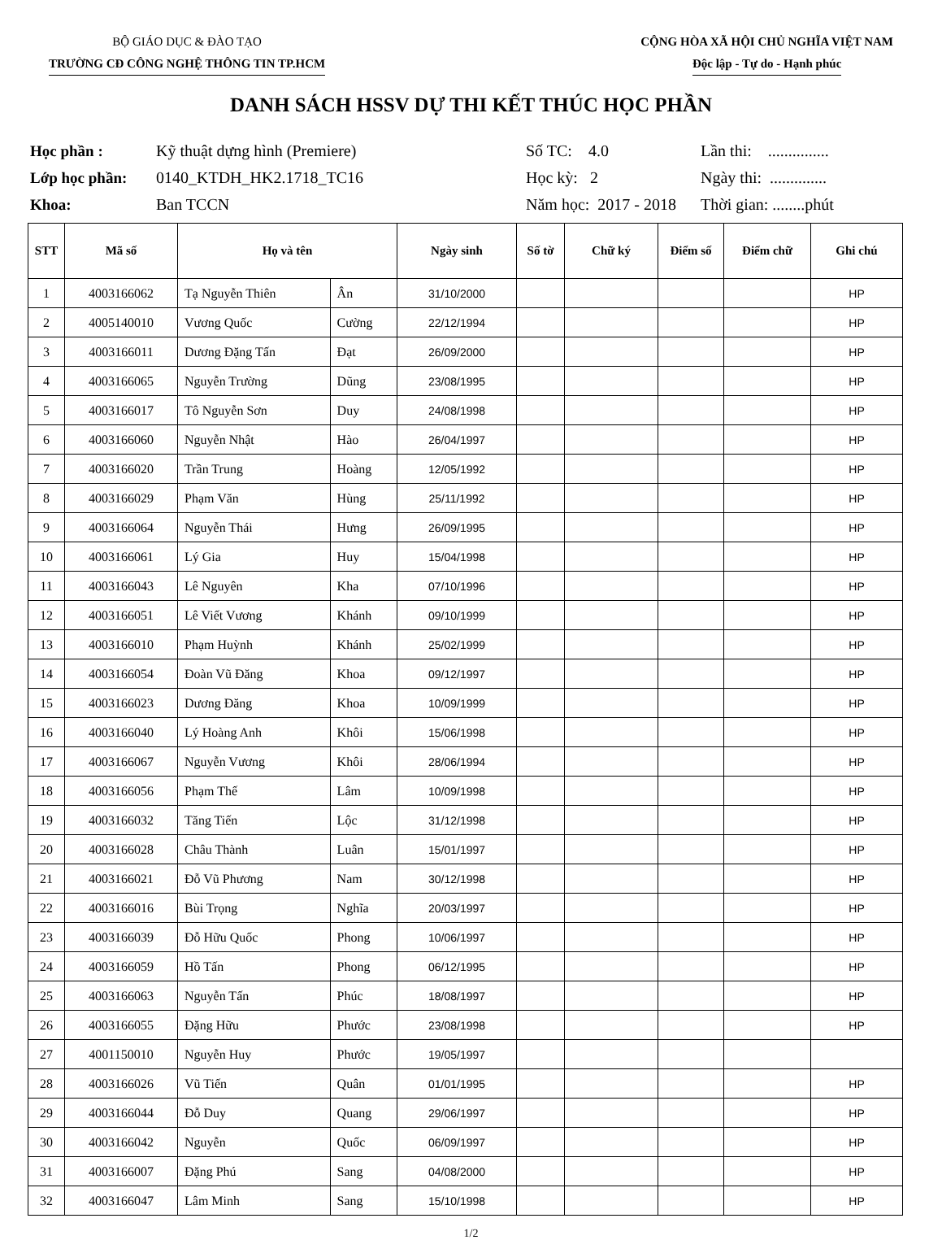BỘ GIÁO DỤC & ĐÀO TẠO
TRƯỜNG CĐ CÔNG NGHỆ THÔNG TIN TP.HCM
CỘNG HÒA XÃ HỘI CHỦ NGHĨA VIỆT NAM
Độc lập - Tự do - Hạnh phúc
DANH SÁCH HSSV DỰ THI KẾT THÚC HỌC PHẦN
Học phần : Kỹ thuật dựng hình (Premiere) Số TC: 4.0 Lần thi: ............... Lớp học phần: 0140_KTDH_HK2.1718_TC16 Học kỳ: 2 Ngày thi: .............. Khoa: Ban TCCN Năm học: 2017 - 2018 Thời gian: ........phút
| STT | Mã số | Họ và tên | | Ngày sinh | Số tờ | Chữ ký | Điểm số | Điểm chữ | Ghi chú |
| --- | --- | --- | --- | --- | --- | --- | --- | --- | --- |
| 1 | 4003166062 | Tạ Nguyễn Thiên | Ân | 31/10/2000 | | | | | HP |
| 2 | 4005140010 | Vương Quốc | Cường | 22/12/1994 | | | | | HP |
| 3 | 4003166011 | Dương Đặng Tấn | Đạt | 26/09/2000 | | | | | HP |
| 4 | 4003166065 | Nguyễn Trường | Dũng | 23/08/1995 | | | | | HP |
| 5 | 4003166017 | Tô Nguyễn Sơn | Duy | 24/08/1998 | | | | | HP |
| 6 | 4003166060 | Nguyễn Nhật | Hào | 26/04/1997 | | | | | HP |
| 7 | 4003166020 | Trần Trung | Hoàng | 12/05/1992 | | | | | HP |
| 8 | 4003166029 | Phạm Văn | Hùng | 25/11/1992 | | | | | HP |
| 9 | 4003166064 | Nguyễn Thái | Hưng | 26/09/1995 | | | | | HP |
| 10 | 4003166061 | Lý Gia | Huy | 15/04/1998 | | | | | HP |
| 11 | 4003166043 | Lê Nguyên | Kha | 07/10/1996 | | | | | HP |
| 12 | 4003166051 | Lê Viết Vương | Khánh | 09/10/1999 | | | | | HP |
| 13 | 4003166010 | Phạm Huỳnh | Khánh | 25/02/1999 | | | | | HP |
| 14 | 4003166054 | Đoàn Vũ Đăng | Khoa | 09/12/1997 | | | | | HP |
| 15 | 4003166023 | Dương Đăng | Khoa | 10/09/1999 | | | | | HP |
| 16 | 4003166040 | Lý Hoàng Anh | Khôi | 15/06/1998 | | | | | HP |
| 17 | 4003166067 | Nguyễn Vương | Khôi | 28/06/1994 | | | | | HP |
| 18 | 4003166056 | Phạm Thế | Lâm | 10/09/1998 | | | | | HP |
| 19 | 4003166032 | Tăng Tiến | Lộc | 31/12/1998 | | | | | HP |
| 20 | 4003166028 | Châu Thành | Luân | 15/01/1997 | | | | | HP |
| 21 | 4003166021 | Đỗ Vũ Phương | Nam | 30/12/1998 | | | | | HP |
| 22 | 4003166016 | Bùi Trọng | Nghĩa | 20/03/1997 | | | | | HP |
| 23 | 4003166039 | Đỗ Hữu Quốc | Phong | 10/06/1997 | | | | | HP |
| 24 | 4003166059 | Hồ Tấn | Phong | 06/12/1995 | | | | | HP |
| 25 | 4003166063 | Nguyễn Tấn | Phúc | 18/08/1997 | | | | | HP |
| 26 | 4003166055 | Đặng Hữu | Phước | 23/08/1998 | | | | | HP |
| 27 | 4001150010 | Nguyễn Huy | Phước | 19/05/1997 | | | | | |
| 28 | 4003166026 | Vũ Tiến | Quân | 01/01/1995 | | | | | HP |
| 29 | 4003166044 | Đỗ Duy | Quang | 29/06/1997 | | | | | HP |
| 30 | 4003166042 | Nguyễn | Quốc | 06/09/1997 | | | | | HP |
| 31 | 4003166007 | Đặng Phú | Sang | 04/08/2000 | | | | | HP |
| 32 | 4003166047 | Lâm Minh | Sang | 15/10/1998 | | | | | HP |
1/2